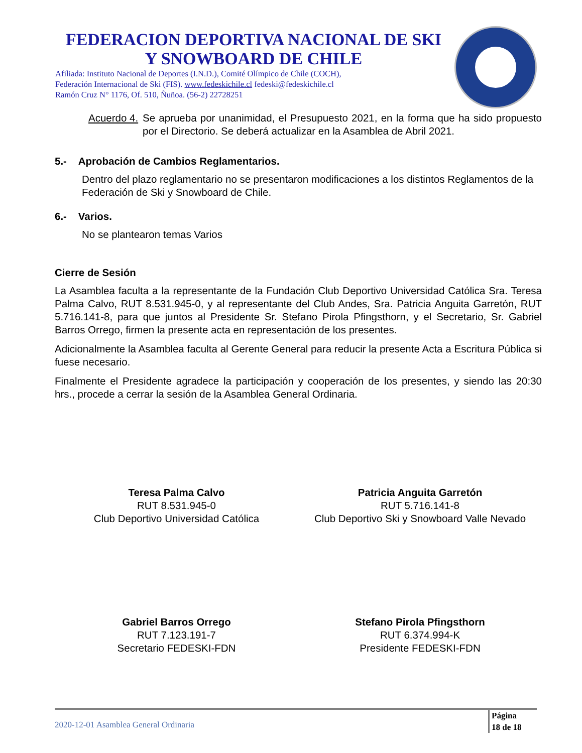FEDERACION DEPORTIVA NACIONAL DE SKI
Y SNOWBOARD DE CHILE
Afiliada: Instituto Nacional de Deportes (I.N.D.), Comité Olímpico de Chile (COCH),
Federación Internacional de Ski (FIS). www.fedeskichile.cl fedeski@fedeskichile.cl
Ramón Cruz N° 1176, Of. 510, Ñuñoa. (56-2) 22728251
Acuerdo 4.
Se aprueba por unanimidad, el Presupuesto 2021, en la forma que ha sido propuesto por el Directorio. Se deberá actualizar en la Asamblea de Abril 2021.
5.- Aprobación de Cambios Reglamentarios.
Dentro del plazo reglamentario no se presentaron modificaciones a los distintos Reglamentos de la Federación de Ski y Snowboard de Chile.
6.- Varios.
No se plantearon temas Varios
Cierre de Sesión
La Asamblea faculta a la representante de la Fundación Club Deportivo Universidad Católica Sra. Teresa Palma Calvo, RUT 8.531.945-0, y al representante del Club Andes, Sra. Patricia Anguita Garretón, RUT 5.716.141-8, para que juntos al Presidente Sr. Stefano Pirola Pfingsthorn, y el Secretario, Sr. Gabriel Barros Orrego, firmen la presente acta en representación de los presentes.
Adicionalmente la Asamblea faculta al Gerente General para reducir la presente Acta a Escritura Pública si fuese necesario.
Finalmente el Presidente agradece la participación y cooperación de los presentes, y siendo las 20:30 hrs., procede a cerrar la sesión de la Asamblea General Ordinaria.
Teresa Palma Calvo
RUT 8.531.945-0
Club Deportivo Universidad Católica
Patricia Anguita Garretón
RUT 5.716.141-8
Club Deportivo Ski y Snowboard Valle Nevado
Gabriel Barros Orrego
RUT 7.123.191-7
Secretario FEDESKI-FDN
Stefano Pirola Pfingsthorn
RUT 6.374.994-K
Presidente FEDESKI-FDN
2020-12-01 Asamblea General Ordinaria
Página
18 de 18